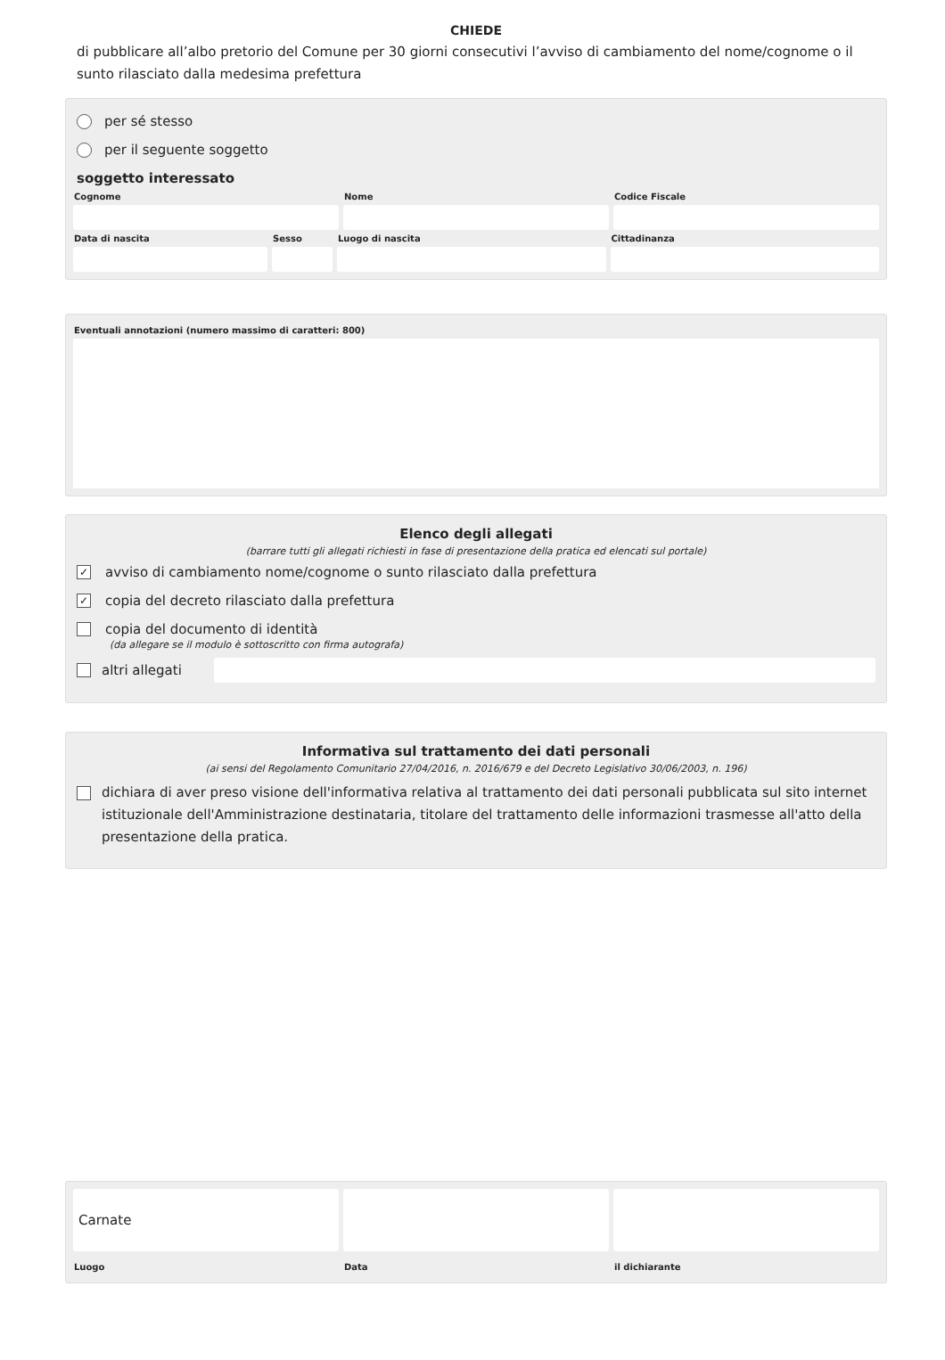CHIEDE
di pubblicare all’albo pretorio del Comune per 30 giorni consecutivi l’avviso di cambiamento del nome/cognome o il sunto rilasciato dalla medesima prefettura
per sé stesso
per il seguente soggetto
soggetto interessato
Cognome Nome Codice Fiscale
Data di nascita Sesso Luogo di nascita Cittadinanza
Eventuali annotazioni (numero massimo di caratteri: 800)
Elenco degli allegati
(barrare tutti gli allegati richiesti in fase di presentazione della pratica ed elencati sul portale)
✓ avviso di cambiamento nome/cognome o sunto rilasciato dalla prefettura
✓ copia del decreto rilasciato dalla prefettura
copia del documento di identità
(da allegare se il modulo è sottoscritto con firma autografa)
altri allegati
Informativa sul trattamento dei dati personali
(ai sensi del Regolamento Comunitario 27/04/2016, n. 2016/679 e del Decreto Legislativo 30/06/2003, n. 196)
dichiara di aver preso visione dell'informativa relativa al trattamento dei dati personali pubblicata sul sito internet istituzionale dell'Amministrazione destinataria, titolare del trattamento delle informazioni trasmesse all'atto della presentazione della pratica.
Carnate
Luogo
Data il dichiarante